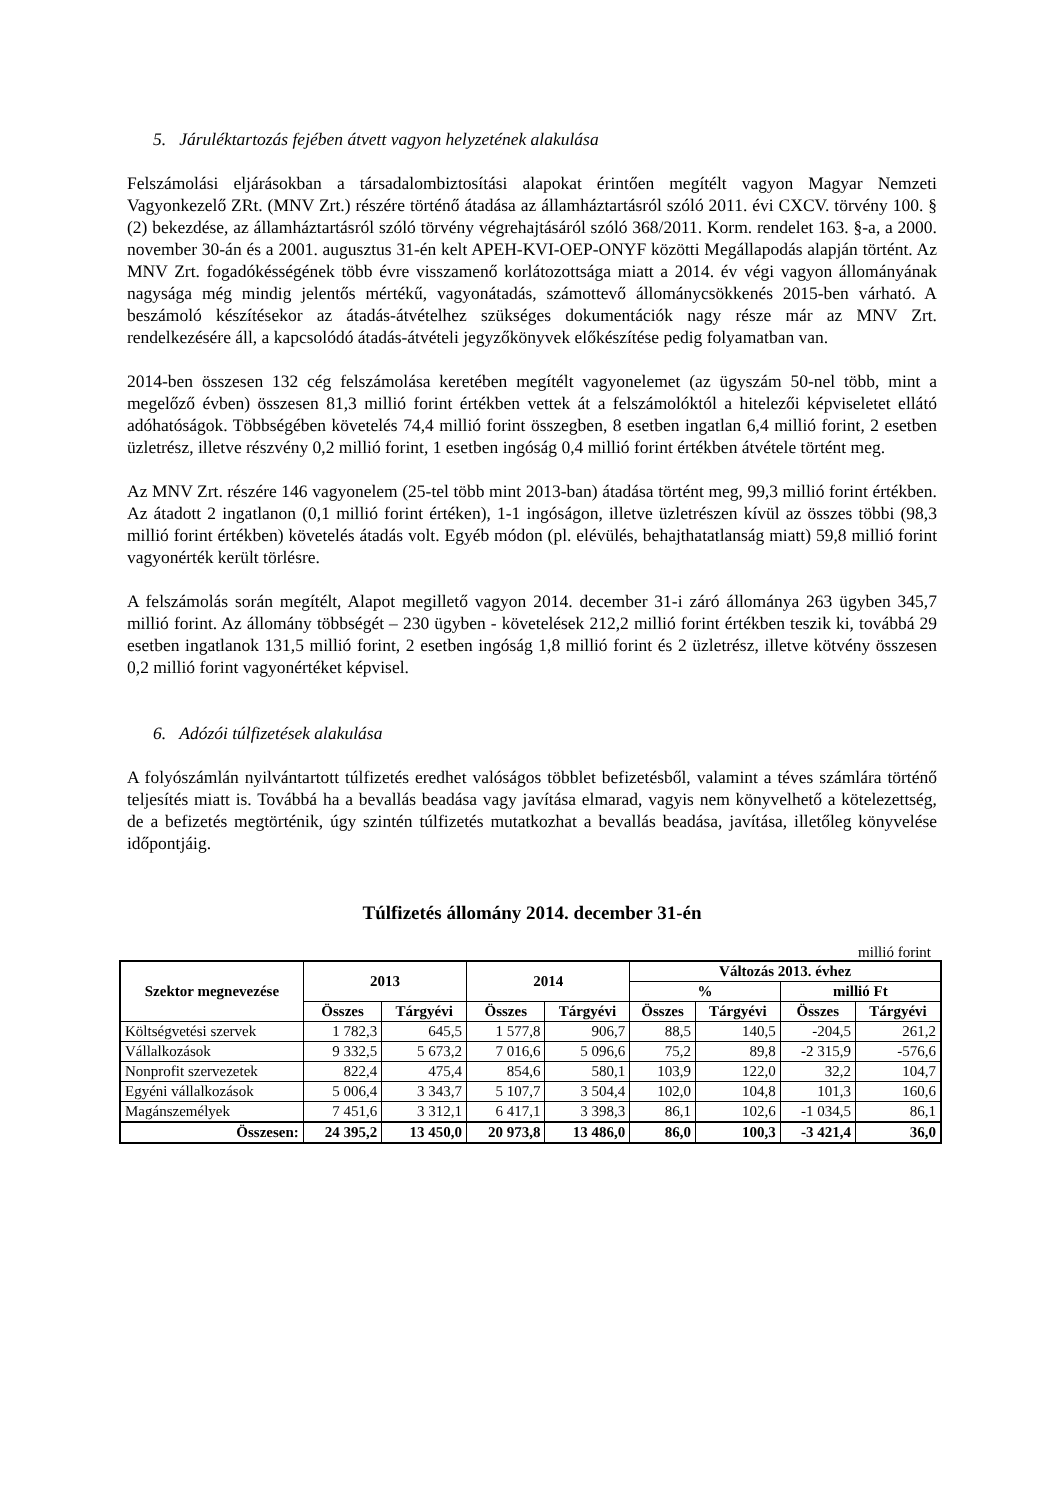5. Járuléktartozás fejében átvett vagyon helyzetének alakulása
Felszámolási eljárásokban a társadalombiztosítási alapokat érintően megítélt vagyon Magyar Nemzeti Vagyonkezelő ZRt. (MNV Zrt.) részére történő átadása az államháztartásról szóló 2011. évi CXCV. törvény 100. § (2) bekezdése, az államháztartásról szóló törvény végrehajtásáról szóló 368/2011. Korm. rendelet 163. §-a, a 2000. november 30-án és a 2001. augusztus 31-én kelt APEH-KVI-OEP-ONYF közötti Megállapodás alapján történt. Az MNV Zrt. fogadókésségének több évre visszamenő korlátozottsága miatt a 2014. év végi vagyon állományának nagysága még mindig jelentős mértékű, vagyonátadás, számottevő állománycsökkenés 2015-ben várható. A beszámoló készítésekor az átadás-átvételhez szükséges dokumentációk nagy része már az MNV Zrt. rendelkezésére áll, a kapcsolódó átadás-átvételi jegyzőkönyvek előkészítése pedig folyamatban van.
2014-ben összesen 132 cég felszámolása keretében megítélt vagyonelemet (az ügyszám 50-nel több, mint a megelőző évben) összesen 81,3 millió forint értékben vettek át a felszámolóktól a hitelezői képviseletet ellátó adóhatóságok. Többségében követelés 74,4 millió forint összegben, 8 esetben ingatlan 6,4 millió forint, 2 esetben üzletrész, illetve részvény 0,2 millió forint, 1 esetben ingóság 0,4 millió forint értékben átvétele történt meg.
Az MNV Zrt. részére 146 vagyonelem (25-tel több mint 2013-ban) átadása történt meg, 99,3 millió forint értékben. Az átadott 2 ingatlanon (0,1 millió forint értéken), 1-1 ingóságon, illetve üzletrészen kívül az összes többi (98,3 millió forint értékben) követelés átadás volt. Egyéb módon (pl. elévülés, behajthatatlanság miatt) 59,8 millió forint vagyonérték került törlésre.
A felszámolás során megítélt, Alapot megillető vagyon 2014. december 31-i záró állománya 263 ügyben 345,7 millió forint. Az állomány többségét – 230 ügyben - követelések 212,2 millió forint értékben teszik ki, továbbá 29 esetben ingatlanok 131,5 millió forint, 2 esetben ingóság 1,8 millió forint és 2 üzletrész, illetve kötvény összesen 0,2 millió forint vagyonértéket képvisel.
6. Adózói túlfizetések alakulása
A folyószámlán nyilvántartott túlfizetés eredhet valóságos többlet befizetésből, valamint a téves számlára történő teljesítés miatt is. Továbbá ha a bevallás beadása vagy javítása elmarad, vagyis nem könyvelhető a kötelezettség, de a befizetés megtörténik, úgy szintén túlfizetés mutatkozhat a bevallás beadása, javítása, illetőleg könyvelése időpontjáig.
Túlfizetés állomány 2014. december 31-én
millió forint
| Szektor megnevezése | 2013 | | 2014 | | Változás 2013. évhez | | | |
| --- | --- | --- | --- | --- | --- | --- | --- | --- |
| | | | | | % | | millió Ft | |
| | Összes | Tárgyévi | Összes | Tárgyévi | Összes | Tárgyévi | Összes | Tárgyévi |
| Költségvetési szervek | 1 782,3 | 645,5 | 1 577,8 | 906,7 | 88,5 | 140,5 | -204,5 | 261,2 |
| Vállalkozások | 9 332,5 | 5 673,2 | 7 016,6 | 5 096,6 | 75,2 | 89,8 | -2 315,9 | -576,6 |
| Nonprofit szervezetek | 822,4 | 475,4 | 854,6 | 580,1 | 103,9 | 122,0 | 32,2 | 104,7 |
| Egyéni vállalkozások | 5 006,4 | 3 343,7 | 5 107,7 | 3 504,4 | 102,0 | 104,8 | 101,3 | 160,6 |
| Magánszemélyek | 7 451,6 | 3 312,1 | 6 417,1 | 3 398,3 | 86,1 | 102,6 | -1 034,5 | 86,1 |
| Összesen: | 24 395,2 | 13 450,0 | 20 973,8 | 13 486,0 | 86,0 | 100,3 | -3 421,4 | 36,0 |